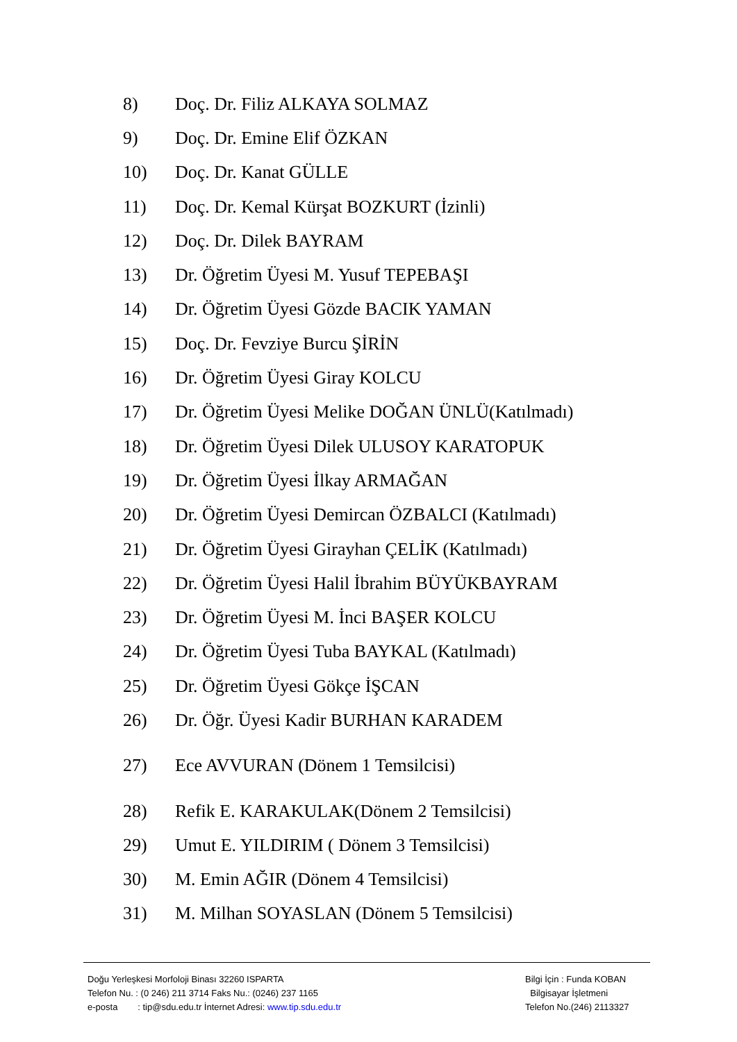8) Doç. Dr. Filiz ALKAYA SOLMAZ
9) Doç. Dr. Emine Elif ÖZKAN
10) Doç. Dr. Kanat GÜLLE
11) Doç. Dr. Kemal Kürşat BOZKURT (İzinli)
12) Doç. Dr. Dilek BAYRAM
13) Dr. Öğretim Üyesi M. Yusuf TEPEBAŞI
14) Dr. Öğretim Üyesi Gözde BACIK YAMAN
15) Doç. Dr. Fevziye Burcu ŞİRİN
16) Dr. Öğretim Üyesi Giray KOLCU
17) Dr. Öğretim Üyesi Melike DOĞAN ÜNLÜ(Katılmadı)
18) Dr. Öğretim Üyesi Dilek ULUSOY KARATOPUK
19) Dr. Öğretim Üyesi İlkay ARMAĞAN
20) Dr. Öğretim Üyesi Demircan ÖZBALCI (Katılmadı)
21) Dr. Öğretim Üyesi Girayhan ÇELİK (Katılmadı)
22) Dr. Öğretim Üyesi Halil İbrahim BÜYÜKBAYRAM
23) Dr. Öğretim Üyesi M. İnci BAŞER KOLCU
24) Dr. Öğretim Üyesi Tuba BAYKAL (Katılmadı)
25) Dr. Öğretim Üyesi Gökçe İŞCAN
26) Dr. Öğr. Üyesi Kadir BURHAN KARADEM
27) Ece AVVURAN (Dönem 1 Temsilcisi)
28) Refik E. KARAKULAK(Dönem 2 Temsilcisi)
29) Umut E. YILDIRIM ( Dönem 3 Temsilcisi)
30) M. Emin AĞIR (Dönem 4 Temsilcisi)
31) M. Milhan SOYASLAN (Dönem 5 Temsilcisi)
Doğu Yerleşkesi Morfoloji Binası 32260 ISPARTA
Telefon Nu. : (0 246) 211 3714 Faks Nu.: (0246) 237 1165
e-posta : tip@sdu.edu.tr İnternet Adresi: www.tip.sdu.edu.tr
Bilgi İçin : Funda KOBAN
Bilgisayar İşletmeni
Telefon No.(246) 2113327